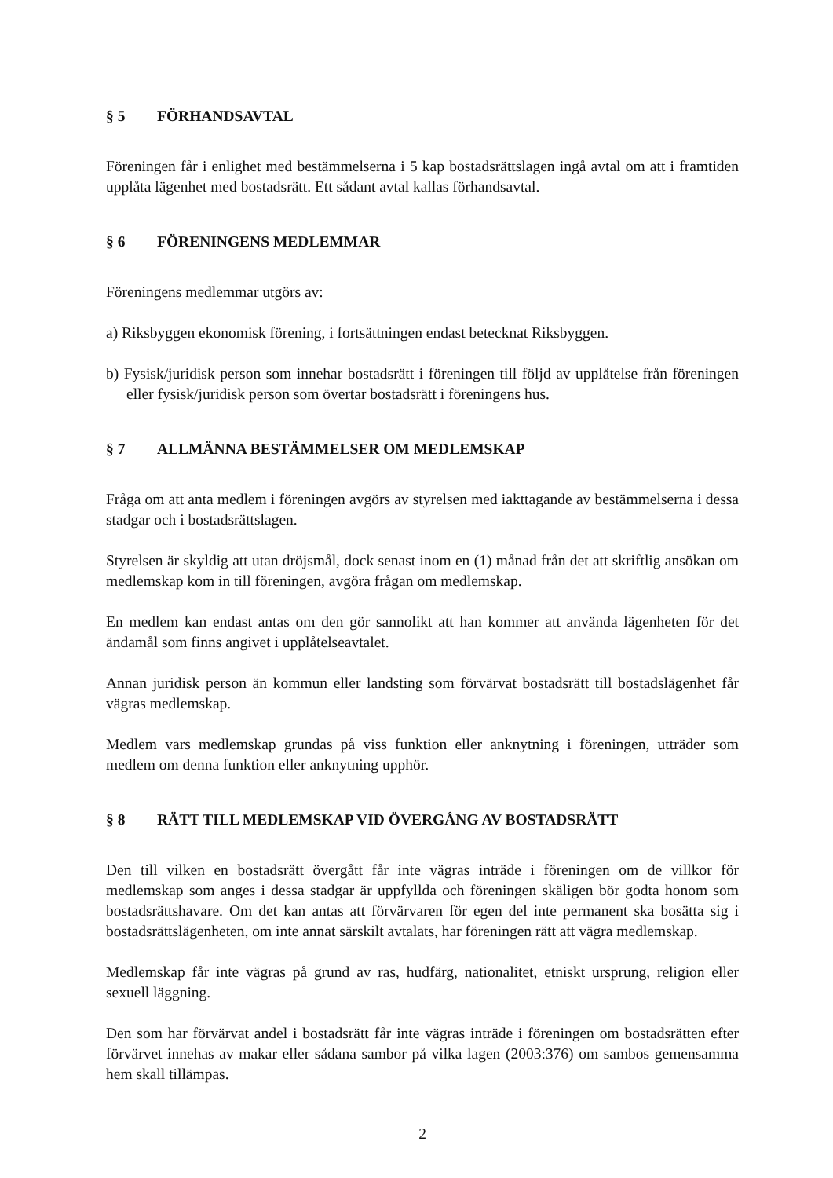§ 5 FÖRHANDSAVTAL
Föreningen får i enlighet med bestämmelserna i 5 kap bostadsrättslagen ingå avtal om att i framtiden upplåta lägenhet med bostadsrätt. Ett sådant avtal kallas förhandsavtal.
§ 6 FÖRENINGENS MEDLEMMAR
Föreningens medlemmar utgörs av:
a) Riksbyggen ekonomisk förening, i fortsättningen endast betecknat Riksbyggen.
b) Fysisk/juridisk person som innehar bostadsrätt i föreningen till följd av upplåtelse från föreningen eller fysisk/juridisk person som övertar bostadsrätt i föreningens hus.
§ 7 ALLMÄNNA BESTÄMMELSER OM MEDLEMSKAP
Fråga om att anta medlem i föreningen avgörs av styrelsen med iakttagande av bestämmelserna i dessa stadgar och i bostadsrättslagen.
Styrelsen är skyldig att utan dröjsmål, dock senast inom en (1) månad från det att skriftlig ansökan om medlemskap kom in till föreningen, avgöra frågan om medlemskap.
En medlem kan endast antas om den gör sannolikt att han kommer att använda lägenheten för det ändamål som finns angivet i upplåtelseavtalet.
Annan juridisk person än kommun eller landsting som förvärvat bostadsrätt till bostadslägenhet får vägras medlemskap.
Medlem vars medlemskap grundas på viss funktion eller anknytning i föreningen, utträder som medlem om denna funktion eller anknytning upphör.
§ 8 RÄTT TILL MEDLEMSKAP VID ÖVERGÅNG AV BOSTADSRÄTT
Den till vilken en bostadsrätt övergått får inte vägras inträde i föreningen om de villkor för medlemskap som anges i dessa stadgar är uppfyllda och föreningen skäligen bör godta honom som bostadsrättshavare. Om det kan antas att förvärvaren för egen del inte permanent ska bosätta sig i bostadsrättslägenheten, om inte annat särskilt avtalats, har föreningen rätt att vägra medlemskap.
Medlemskap får inte vägras på grund av ras, hudfärg, nationalitet, etniskt ursprung, religion eller sexuell läggning.
Den som har förvärvat andel i bostadsrätt får inte vägras inträde i föreningen om bostadsrätten efter förvärvet innehas av makar eller sådana sambor på vilka lagen (2003:376) om sambos gemensamma hem skall tillämpas.
2